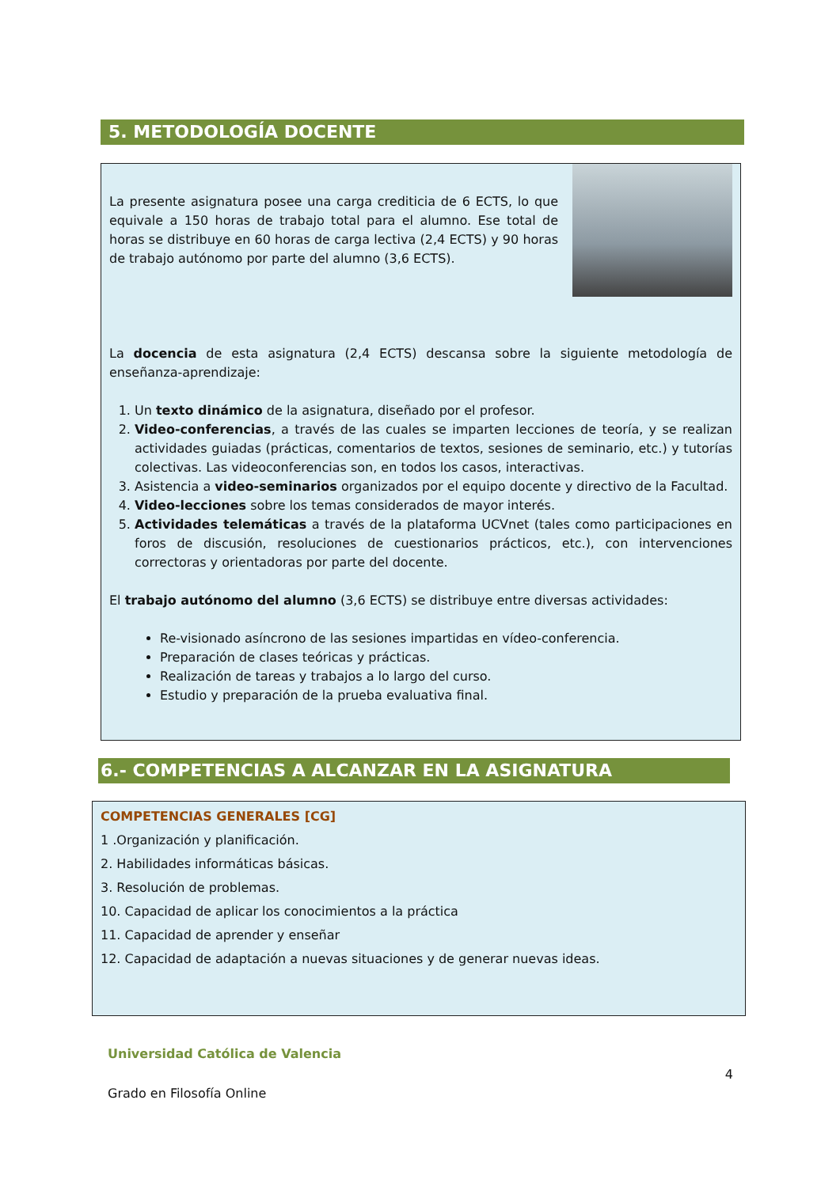5. METODOLOGÍA DOCENTE
La presente asignatura posee una carga crediticia de 6 ECTS, lo que equivale a 150 horas de trabajo total para el alumno. Ese total de horas se distribuye en 60 horas de carga lectiva (2,4 ECTS) y 90 horas de trabajo autónomo por parte del alumno (3,6 ECTS).
La docencia de esta asignatura (2,4 ECTS) descansa sobre la siguiente metodología de enseñanza-aprendizaje:
1. Un texto dinámico de la asignatura, diseñado por el profesor.
2. Video-conferencias, a través de las cuales se imparten lecciones de teoría, y se realizan actividades guiadas (prácticas, comentarios de textos, sesiones de seminario, etc.) y tutorías colectivas. Las videoconferencias son, en todos los casos, interactivas.
3. Asistencia a video-seminarios organizados por el equipo docente y directivo de la Facultad.
4. Video-lecciones sobre los temas considerados de mayor interés.
5. Actividades telemáticas a través de la plataforma UCVnet (tales como participaciones en foros de discusión, resoluciones de cuestionarios prácticos, etc.), con intervenciones correctoras y orientadoras por parte del docente.
El trabajo autónomo del alumno (3,6 ECTS) se distribuye entre diversas actividades:
Re-visionado asíncrono de las sesiones impartidas en vídeo-conferencia.
Preparación de clases teóricas y prácticas.
Realización de tareas y trabajos a lo largo del curso.
Estudio y preparación de la prueba evaluativa final.
6.- COMPETENCIAS A ALCANZAR EN LA ASIGNATURA
COMPETENCIAS GENERALES [CG]
1 .Organización y planificación.
2. Habilidades informáticas básicas.
3. Resolución de problemas.
10. Capacidad de aplicar los conocimientos a la práctica
11. Capacidad de aprender y enseñar
12. Capacidad de adaptación a nuevas situaciones y de generar nuevas ideas.
Universidad Católica de Valencia
4
Grado en Filosofía Online